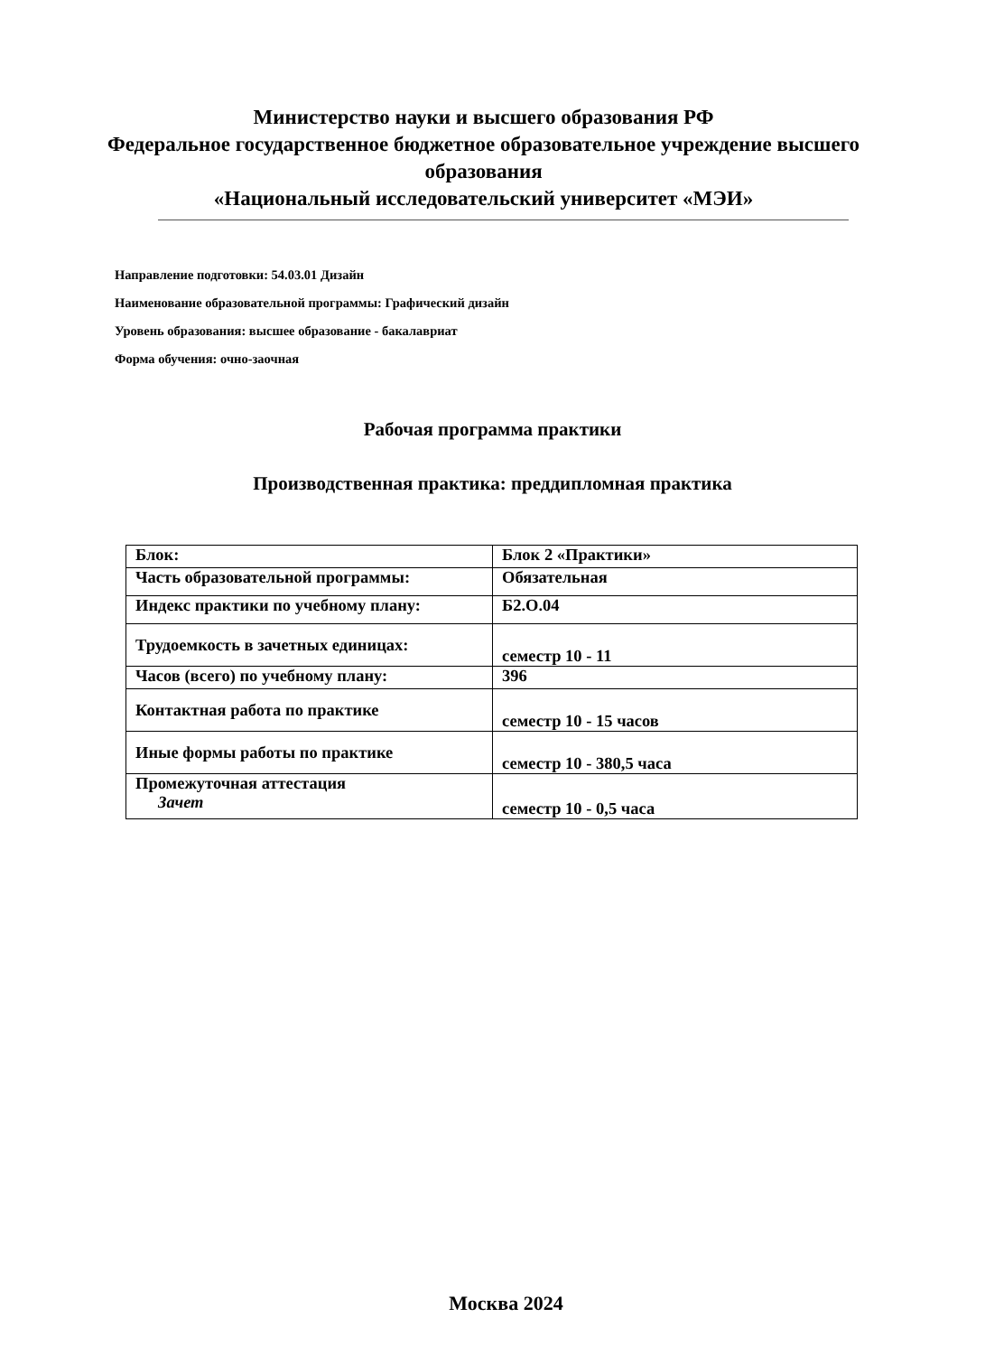Министерство науки и высшего образования РФ
Федеральное государственное бюджетное образовательное учреждение высшего образования
«Национальный исследовательский университет «МЭИ»
Направление подготовки: 54.03.01 Дизайн
Наименование образовательной программы: Графический дизайн
Уровень образования: высшее образование - бакалавриат
Форма обучения: очно-заочная
Рабочая программа практики
Производственная практика: преддипломная практика
| Блок: | Блок 2 «Практики» |
| Часть образовательной программы: | Обязательная |
| Индекс практики по учебному плану: | Б2.О.04 |
| Трудоемкость в зачетных единицах: | семестр 10 - 11 |
| Часов (всего) по учебному плану: | 396 |
| Контактная работа по практике | семестр 10 - 15 часов |
| Иные формы работы по практике | семестр 10 - 380,5 часа |
| Промежуточная аттестация Зачет | семестр 10 - 0,5 часа |
Москва 2024